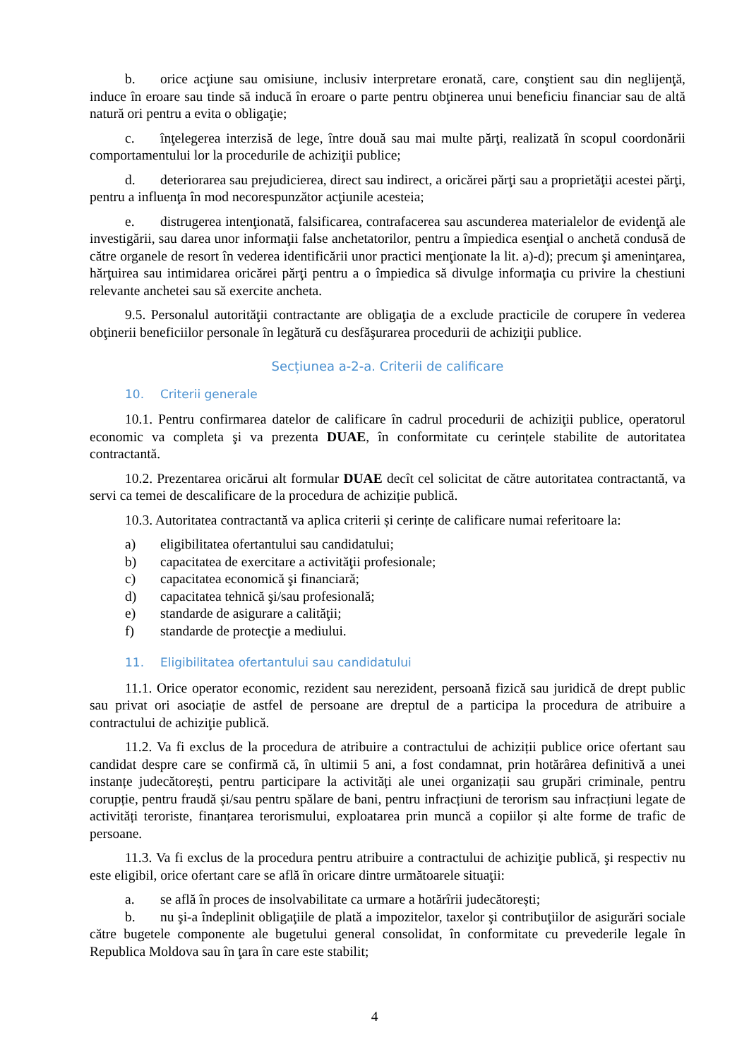b. orice acţiune sau omisiune, inclusiv interpretare eronată, care, conştient sau din neglijenţă, induce în eroare sau tinde să inducă în eroare o parte pentru obţinerea unui beneficiu financiar sau de altă natură ori pentru a evita o obligaţie;
c. înţelegerea interzisă de lege, între două sau mai multe părţi, realizată în scopul coordonării comportamentului lor la procedurile de achiziţii publice;
d. deteriorarea sau prejudicierea, direct sau indirect, a oricărei părţi sau a proprietăţii acestei părţi, pentru a influenţa în mod necorespunzător acţiunile acesteia;
e. distrugerea intenţionată, falsificarea, contrafacerea sau ascunderea materialelor de evidenţă ale investigării, sau darea unor informaţii false anchetatorilor, pentru a împiedica esenţial o anchetă condusă de către organele de resort în vederea identificării unor practici menţionate la lit. a)-d); precum şi ameninţarea, hărţuirea sau intimidarea oricărei părţi pentru a o împiedica să divulge informaţia cu privire la chestiuni relevante anchetei sau să exercite ancheta.
9.5. Personalul autorităţii contractante are obligaţia de a exclude practicile de corupere în vederea obţinerii beneficiilor personale în legătură cu desfăşurarea procedurii de achiziţii publice.
Secțiunea a-2-a. Criterii de calificare
10. Criterii generale
10.1. Pentru confirmarea datelor de calificare în cadrul procedurii de achiziţii publice, operatorul economic va completa şi va prezenta DUAE, în conformitate cu cerințele stabilite de autoritatea contractantă.
10.2. Prezentarea oricărui alt formular DUAE decît cel solicitat de către autoritatea contractantă, va servi ca temei de descalificare de la procedura de achiziție publică.
10.3. Autoritatea contractantă va aplica criterii și cerințe de calificare numai referitoare la:
a) eligibilitatea ofertantului sau candidatului;
b) capacitatea de exercitare a activităţii profesionale;
c) capacitatea economică şi financiară;
d) capacitatea tehnică şi/sau profesională;
e) standarde de asigurare a calităţii;
f) standarde de protecţie a mediului.
11. Eligibilitatea ofertantului sau candidatului
11.1. Orice operator economic, rezident sau nerezident, persoană fizică sau juridică de drept public sau privat ori asociație de astfel de persoane are dreptul de a participa la procedura de atribuire a contractului de achiziţie publică.
11.2. Va fi exclus de la procedura de atribuire a contractului de achiziții publice orice ofertant sau candidat despre care se confirmă că, în ultimii 5 ani, a fost condamnat, prin hotărârea definitivă a unei instanțe judecătorești, pentru participare la activități ale unei organizații sau grupări criminale, pentru corupție, pentru fraudă și/sau pentru spălare de bani, pentru infracțiuni de terorism sau infracțiuni legate de activități teroriste, finanțarea terorismului, exploatarea prin muncă a copiilor și alte forme de trafic de persoane.
11.3. Va fi exclus de la procedura pentru atribuire a contractului de achiziţie publică, şi respectiv nu este eligibil, orice ofertant care se află în oricare dintre următoarele situaţii:
a. se află în proces de insolvabilitate ca urmare a hotărîrii judecătorești;
b. nu şi-a îndeplinit obligaţiile de plată a impozitelor, taxelor şi contribuţiilor de asigurări sociale către bugetele componente ale bugetului general consolidat, în conformitate cu prevederile legale în Republica Moldova sau în ţara în care este stabilit;
4